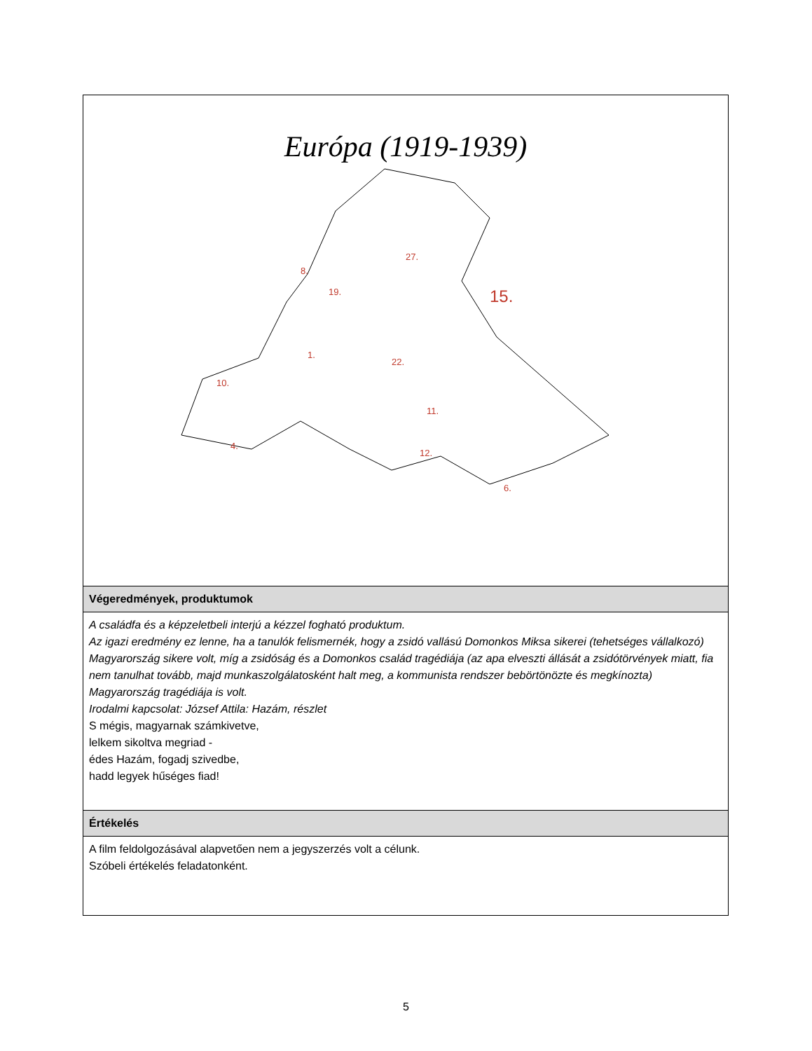| Európa (1919-1939) 27. 15. 8. 19. 1. 22. 10. 11. 4. 12. 6. |
| Végeredmények, produktumok |
| A családfa és a képzeletbeli interjú a kézzel fogható produktum. Az igazi eredmény ez lenne, ha a tanulók felismernék, hogy a zsidó vallású Domonkos Miksa sikerei (tehetséges vállalkozó) Magyarország sikere volt, míg a zsidóság és a Domonkos család tragédiája (az apa elveszti állását a zsidótörvények miatt, fia nem tanulhat tovább, majd munkaszolgálatosként halt meg, a kommunista rendszer bebörtönözte és megkínozta) Magyarország tragédiája is volt. Irodalmi kapcsolat: József Attila: Hazám, részlet S mégis, magyarnak számkivetve, lelkem sikoltva megriad - édes Hazám, fogadj szivedbe, hadd legyek hűséges fiad! |
| Értékelés |
| A film feldolgozásával alapvetően nem a jegyszerzés volt a célunk. Szóbeli értékelés feladatonként. |
5